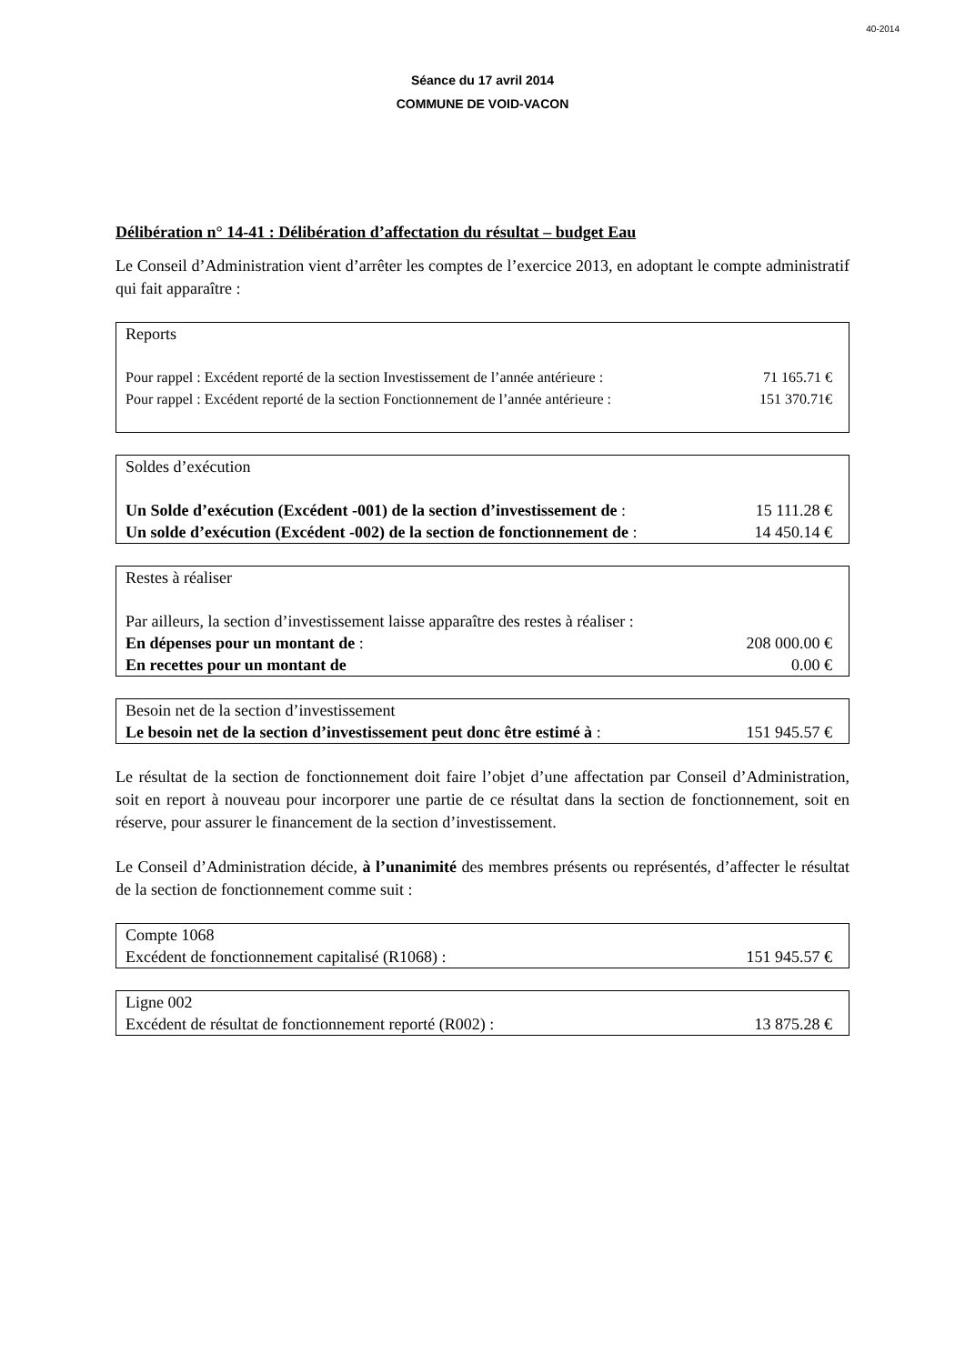40-2014
Séance du 17 avril 2014
COMMUNE DE VOID-VACON
Délibération n° 14-41 : Délibération d’affectation du résultat – budget Eau
Le Conseil d’Administration vient d’arrêter les comptes de l’exercice 2013, en adoptant le compte administratif qui fait apparaître :
| Reports | |
| Pour rappel : Excédent reporté de la section Investissement de l’année antérieure : | 71 165.71 € |
| Pour rappel : Excédent reporté de la section Fonctionnement de l’année antérieure : | 151 370.71€ |
| Soldes d’exécution | |
| Un Solde d’exécution (Excédent -001) de la section d’investissement de : | 15 111.28 € |
| Un solde d’exécution (Excédent -002) de la section de fonctionnement de : | 14 450.14 € |
| Restes à réaliser | |
| Par ailleurs, la section d’investissement laisse apparaître des restes à réaliser : | |
| En dépenses pour un montant de : | 208 000.00 € |
| En recettes pour un montant de | 0.00 € |
| Besoin net de la section d’investissement | |
| Le besoin net de la section d’investissement peut donc être estimé à : | 151 945.57 € |
Le résultat de la section de fonctionnement doit faire l’objet d’une affectation par Conseil d’Administration, soit en report à nouveau pour incorporer une partie de ce résultat dans la section de fonctionnement, soit en réserve, pour assurer le financement de la section d’investissement.
Le Conseil d’Administration décide, à l’unanimité des membres présents ou représentés, d’affecter le résultat de la section de fonctionnement comme suit :
| Compte 1068 | |
| Excédent de fonctionnement capitalisé (R1068) : | 151 945.57 € |
| Ligne 002 | |
| Excédent de résultat de fonctionnement reporté (R002) : | 13 875.28 € |